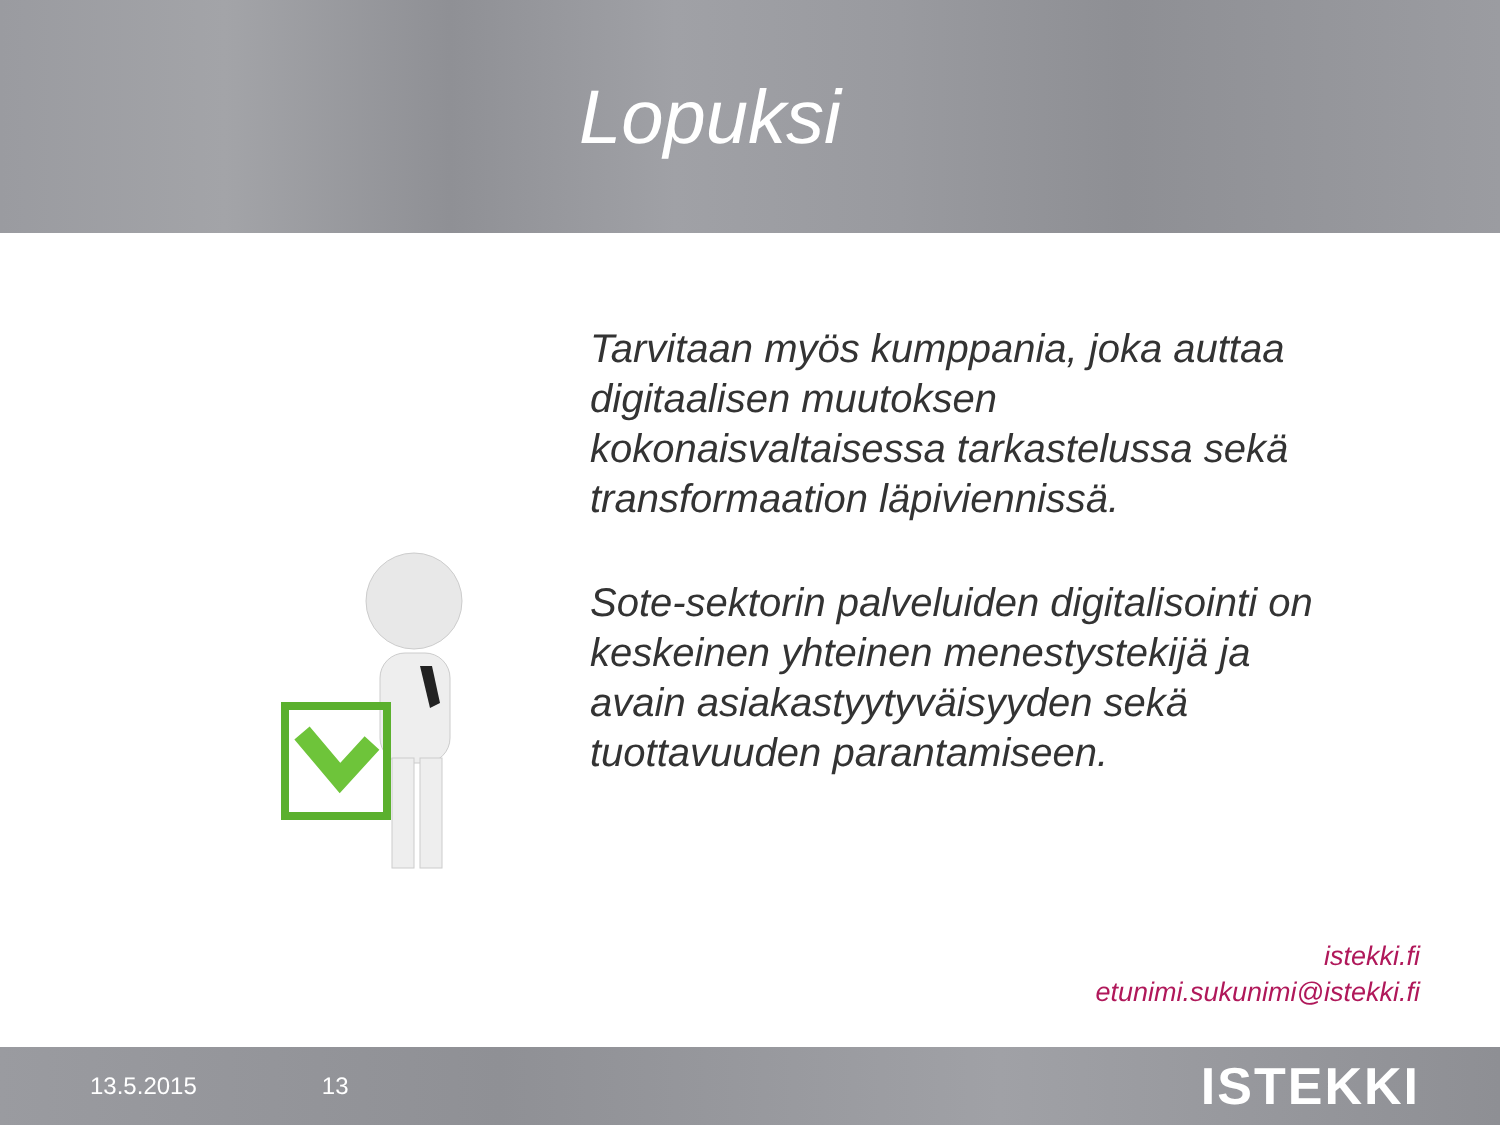Lopuksi
Tarvitaan myös kumppania, joka auttaa digitaalisen muutoksen kokonaisvaltaisessa tarkastelussa sekä transformaation läpiviennissä.
Sote-sektorin palveluiden digitalisointi on keskeinen yhteinen menestystekijä ja avain asiakastyytyväisyyden sekä tuottavuuden parantamiseen.
istekki.fi
etunimi.sukunimi@istekki.fi
13.5.2015 13 ISTEKKI